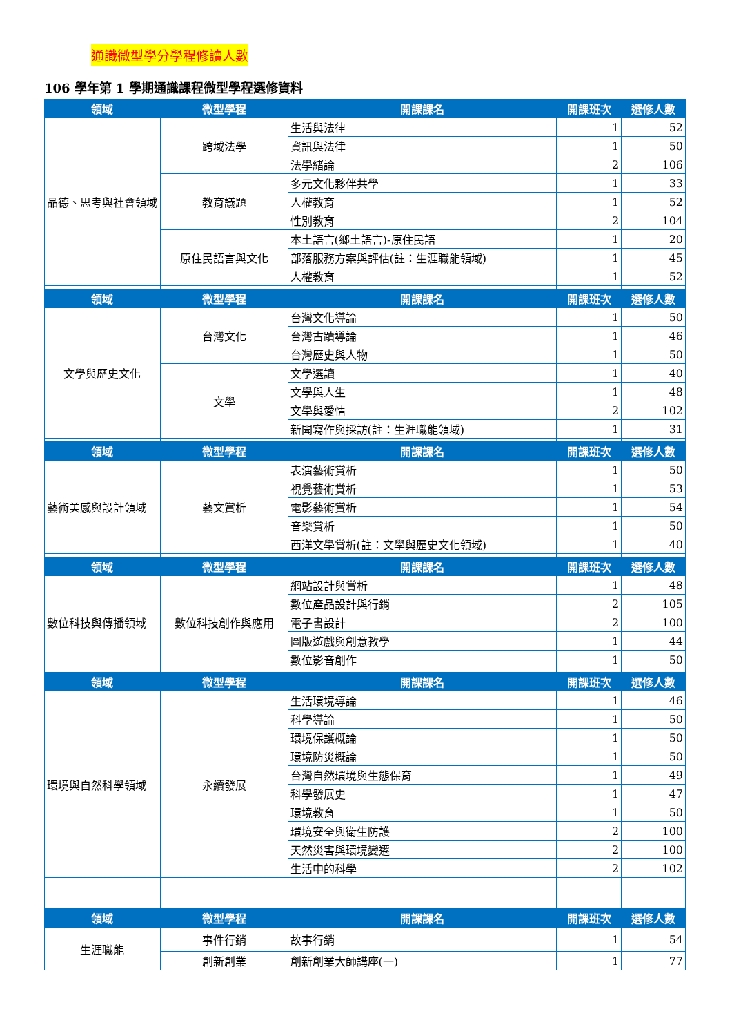通識微型學分學程修讀人數
106 學年第 1 學期通識課程微型學程選修資料
| 領域 | 微型學程 | 開課課名 | 開課班次 | 選修人數 |
| --- | --- | --- | --- | --- |
| 品德、思考與社會領域 | 跨域法學 | 生活與法律 | 1 | 52 |
| | | 資訊與法律 | 1 | 50 |
| | | 法學緒論 | 2 | 106 |
| | 教育議題 | 多元文化夥伴共學 | 1 | 33 |
| | | 人權教育 | 1 | 52 |
| | | 性別教育 | 2 | 104 |
| | 原住民語言與文化 | 本土語言(鄉土語言)-原住民語 | 1 | 20 |
| | | 部落服務方案與評估(註：生涯職能領域) | 1 | 45 |
| | | 人權教育 | 1 | 52 |
| 領域 | 微型學程 | 開課課名 | 開課班次 | 選修人數 |
| 文學與歷史文化 | 台灣文化 | 台灣文化導論 | 1 | 50 |
| | | 台灣古蹟導論 | 1 | 46 |
| | | 台灣歷史與人物 | 1 | 50 |
| | 文學 | 文學選讀 | 1 | 40 |
| | | 文學與人生 | 1 | 48 |
| | | 文學與愛情 | 2 | 102 |
| | | 新聞寫作與採訪(註：生涯職能領域) | 1 | 31 |
| 領域 | 微型學程 | 開課課名 | 開課班次 | 選修人數 |
| 藝術美感與設計領域 | 藝文賞析 | 表演藝術賞析 | 1 | 50 |
| | | 視覺藝術賞析 | 1 | 53 |
| | | 電影藝術賞析 | 1 | 54 |
| | | 音樂賞析 | 1 | 50 |
| | | 西洋文學賞析(註：文學與歷史文化領域) | 1 | 40 |
| 領域 | 微型學程 | 開課課名 | 開課班次 | 選修人數 |
| 數位科技與傳播領域 | 數位科技創作與應用 | 網站設計與賞析 | 1 | 48 |
| | | 數位產品設計與行銷 | 2 | 105 |
| | | 電子書設計 | 2 | 100 |
| | | 圖版遊戲與創意教學 | 1 | 44 |
| | | 數位影音創作 | 1 | 50 |
| 領域 | 微型學程 | 開課課名 | 開課班次 | 選修人數 |
| 環境與自然科學領域 | 永續發展 | 生活環境導論 | 1 | 46 |
| | | 科學導論 | 1 | 50 |
| | | 環境保護概論 | 1 | 50 |
| | | 環境防災概論 | 1 | 50 |
| | | 台灣自然環境與生態保育 | 1 | 49 |
| | | 科學發展史 | 1 | 47 |
| | | 環境教育 | 1 | 50 |
| | | 環境安全與衛生防護 | 2 | 100 |
| | | 天然災害與環境變遷 | 2 | 100 |
| | | 生活中的科學 | 2 | 102 |
| 領域 | 微型學程 | 開課課名 | 開課班次 | 選修人數 |
| 生涯職能 | 事件行銷 | 故事行銷 | 1 | 54 |
| | 創新創業 | 創新創業大師講座(一) | 1 | 77 |